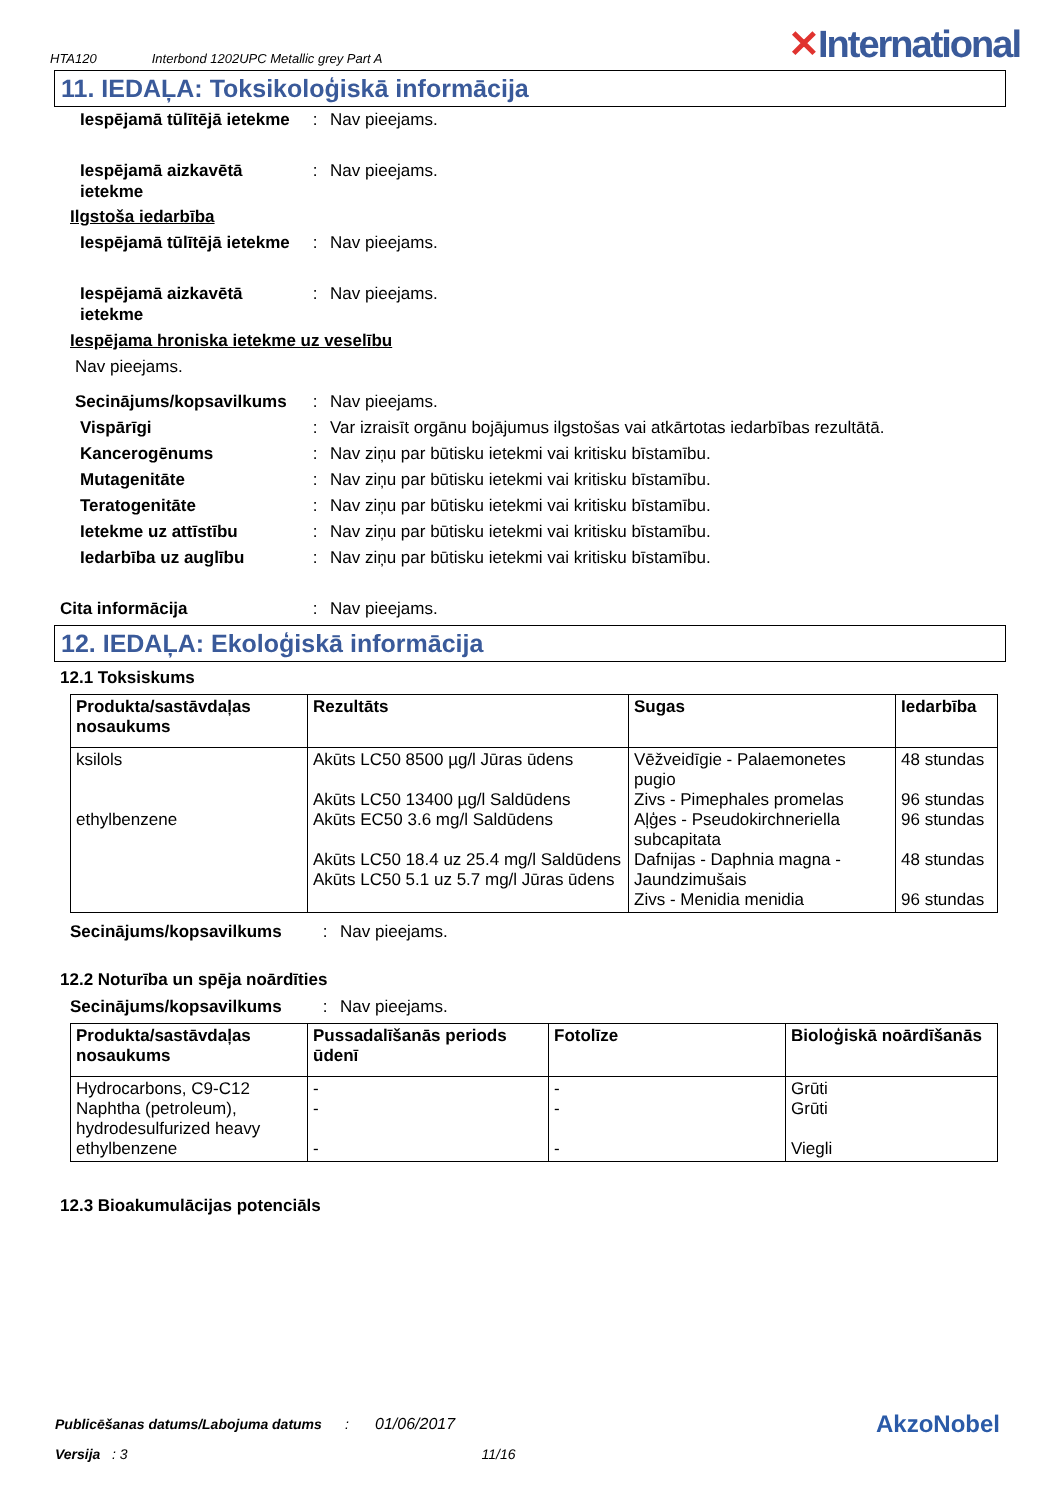HTA120 Interbond 1202UPC Metallic grey Part A
✕International
11. IEDAĻA: Toksikoloģiskā informācija
Iespējamā tūlītējā ietekme
: Nav pieejams.
Iespējamā aizkavētā ietekme
: Nav pieejams.
Ilgstoša iedarbība
Iespējamā tūlītējā ietekme
: Nav pieejams.
Iespējamā aizkavētā ietekme
: Nav pieejams.
Iespējama hroniska ietekme uz veselību
Nav pieejams.
Secinājums/kopsavilkums
: Nav pieejams.
Vispārīgi : Var izraisīt orgānu bojājumus ilgstošas vai atkārtotas iedarbības rezultātā.
Kancerogēnums : Nav ziņu par būtisku ietekmi vai kritisku bīstamību.
Mutagenitāte : Nav ziņu par būtisku ietekmi vai kritisku bīstamību.
Teratogenitāte : Nav ziņu par būtisku ietekmi vai kritisku bīstamību.
Ietekme uz attīstību : Nav ziņu par būtisku ietekmi vai kritisku bīstamību.
Iedarbība uz auglību : Nav ziņu par būtisku ietekmi vai kritisku bīstamību.
Cita informācija : Nav pieejams.
12. IEDAĻA: Ekoloģiskā informācija
12.1 Toksiskums
| Produkta/sastāvdaļas nosaukums | Rezultāts | Sugas | Iedarbība |
| --- | --- | --- | --- |
| ksilols ethylbenzene | Akūts LC50 8500 µg/l Jūras ūdens Akūts LC50 13400 µg/l Saldūdens Akūts EC50 3.6 mg/l Saldūdens Akūts LC50 18.4 uz 25.4 mg/l Saldūdens Akūts LC50 5.1 uz 5.7 mg/l Jūras ūdens | Vēžveidīgie - Palaemonetes pugio Zivs - Pimephales promelas Aļģes - Pseudokirchneriella subcapitata Dafnijas - Daphnia magna - Jaundzimušais Zivs - Menidia menidia | 48 stundas 96 stundas 96 stundas 48 stundas 96 stundas |
Secinājums/kopsavilkums : Nav pieejams.
12.2 Noturība un spēja noārdīties
Secinājums/kopsavilkums : Nav pieejams.
| Produkta/sastāvdaļas nosaukums | Pussadalīšanās periods ūdenī | Fotolīze | Bioloģiskā noārdīšanās |
| --- | --- | --- | --- |
| Hydrocarbons, C9-C12 Naphtha (petroleum), hydrodesulfurized heavy ethylbenzene | - - - | - - - | Grūti Grūti Viegli |
12.3 Bioakumulācijas potenciāls
Publicēšanas datums/Labojuma datums: 01/06/2017 AkzoNobel
Versija : 3 11/16